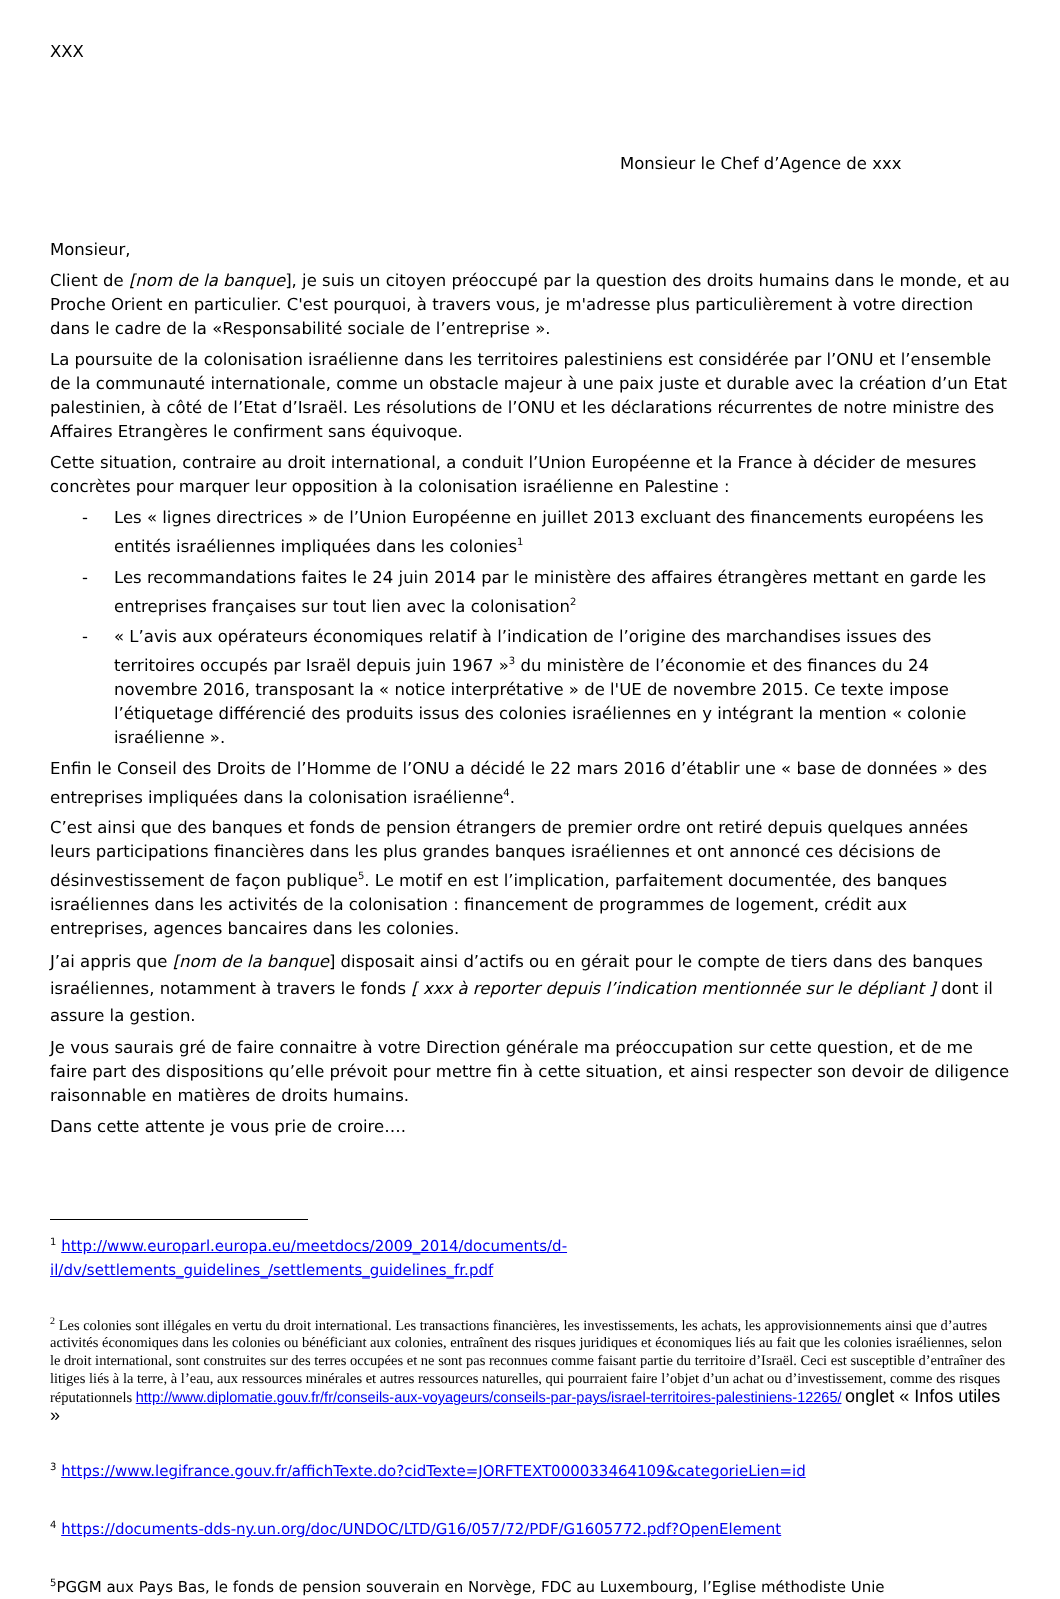XXX
Monsieur le Chef d’Agence de xxx
Monsieur,
Client de [nom de la banque], je suis un citoyen préoccupé par la question des droits humains dans le monde, et au Proche Orient en particulier. C'est pourquoi, à travers vous, je m'adresse plus particulièrement à votre direction dans le cadre de la «Responsabilité sociale de l’entreprise ».
La poursuite de la colonisation israélienne dans les territoires palestiniens est considérée par l’ONU et l’ensemble de la communauté internationale, comme un obstacle majeur à une paix juste et durable avec la création d’un Etat palestinien, à côté de l’Etat d’Israël. Les résolutions de l’ONU et les déclarations récurrentes de notre ministre des Affaires Etrangères le confirment sans équivoque.
Cette situation, contraire au droit international, a conduit l’Union Européenne et la France à décider de mesures concrètes pour marquer leur opposition à la colonisation israélienne en Palestine :
- Les « lignes directrices » de l’Union Européenne en juillet 2013 excluant des financements européens les entités israéliennes impliquées dans les colonies<sup>1</sup>
- Les recommandations faites le 24 juin 2014 par le ministère des affaires étrangères mettant en garde les entreprises françaises sur tout lien avec la colonisation<sup>2</sup>
- « L’avis aux opérateurs économiques relatif à l’indication de l’origine des marchandises issues des territoires occupés par Israël depuis juin 1967 »<sup>3</sup> du ministère de l’économie et des finances du 24 novembre 2016, transposant la « notice interprétative » de l'UE de novembre 2015. Ce texte impose l’étiquetage différencié des produits issus des colonies israéliennes en y intégrant la mention « colonie israélienne ».
Enfin le Conseil des Droits de l’Homme de l’ONU a décidé le 22 mars 2016 d’établir une « base de données » des entreprises impliquées dans la colonisation israélienne<sup>4</sup>.
C’est ainsi que des banques et fonds de pension étrangers de premier ordre ont retiré depuis quelques années leurs participations financières dans les plus grandes banques israéliennes et ont annoncé ces décisions de désinvestissement de façon publique<sup>5</sup>. Le motif en est l’implication, parfaitement documentée, des banques israéliennes dans les activités de la colonisation : financement de programmes de logement, crédit aux entreprises, agences bancaires dans les colonies.
J’ai appris que [nom de la banque] disposait ainsi d’actifs ou en gérait pour le compte de tiers dans des banques israéliennes, notamment à travers le fonds [ xxx à reporter depuis l’indication mentionnée sur le dépliant ] dont il assure la gestion.
Je vous saurais gré de faire connaitre à votre Direction générale ma préoccupation sur cette question, et de me faire part des dispositions qu’elle prévoit pour mettre fin à cette situation, et ainsi respecter son devoir de diligence raisonnable en matières de droits humains.
Dans cette attente je vous prie de croire….
<sup>1</sup> http://www.europarl.europa.eu/meetdocs/2009_2014/documents/d-il/dv/settlements_guidelines_/settlements_guidelines_fr.pdf
<sup>2</sup> Les colonies sont illégales en vertu du droit international. Les transactions financières, les investissements, les achats, les approvisionnements ainsi que d’autres activités économiques dans les colonies ou bénéficiant aux colonies, entraînent des risques juridiques et économiques liés au fait que les colonies israéliennes, selon le droit international, sont construites sur des terres occupées et ne sont pas reconnues comme faisant partie du territoire d’Israël. Ceci est susceptible d’entraîner des litiges liés à la terre, à l’eau, aux ressources minérales et autres ressources naturelles, qui pourraient faire l’objet d’un achat ou d’investissement, comme des risques réputationnels http://www.diplomatie.gouv.fr/fr/conseils-aux-voyageurs/conseils-par-pays/israel-territoires-palestiniens-12265/ onglet « Infos utiles »
<sup>3</sup> https://www.legifrance.gouv.fr/affichTexte.do?cidTexte=JORFTEXT000033464109&categorieLien=id
<sup>4</sup> https://documents-dds-ny.un.org/doc/UNDOC/LTD/G16/057/72/PDF/G1605772.pdf?OpenElement
<sup>5</sup> PGGM aux Pays Bas, le fonds de pension souverain en Norvège, FDC au Luxembourg, l’Eglise méthodiste Unie